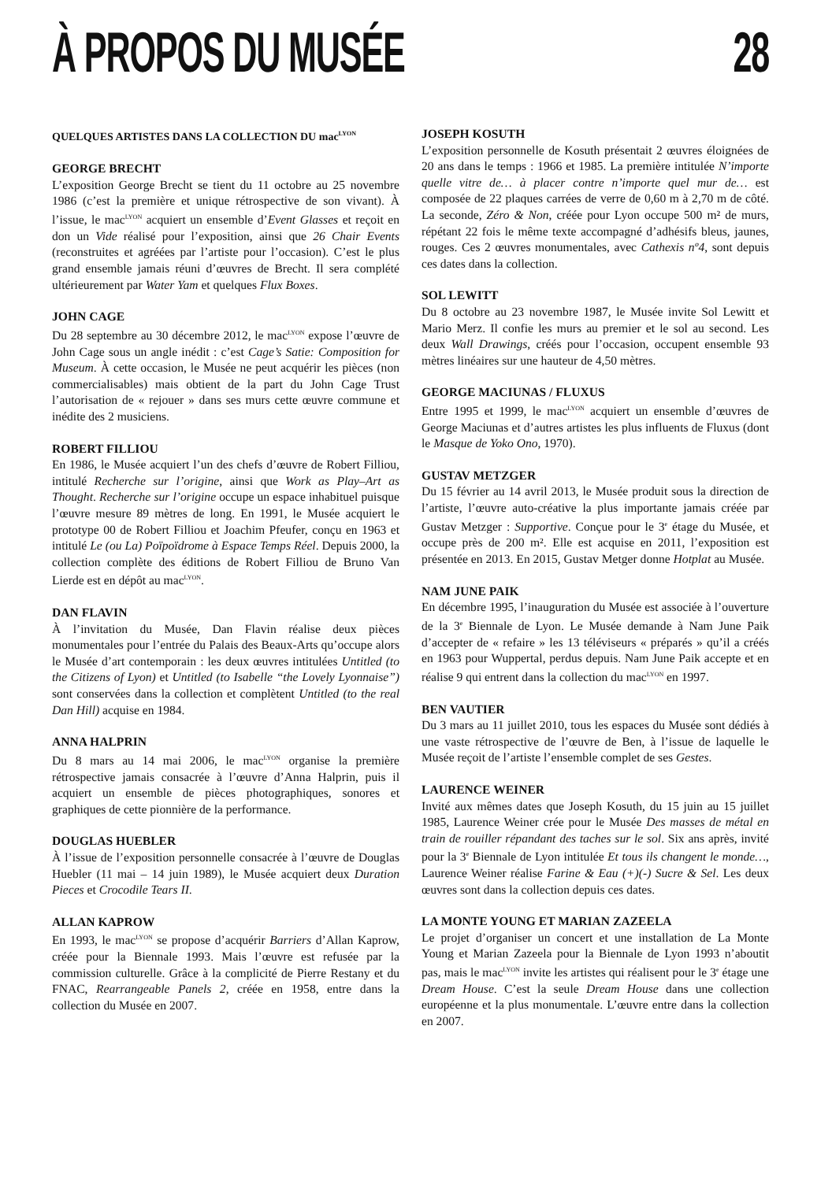À PROPOS DU MUSÉE 28
QUELQUES ARTISTES DANS LA COLLECTION DU mac<sup>LYON</sup>
GEORGE BRECHT
L’exposition George Brecht se tient du 11 octobre au 25 novembre 1986 (c’est la première et unique rétrospective de son vivant). À l’issue, le mac<sup>LYON</sup> acquiert un ensemble d’Event Glasses et reçoit en don un Vide réalisé pour l’exposition, ainsi que 26 Chair Events (reconstruites et agréées par l’artiste pour l’occasion). C’est le plus grand ensemble jamais réuni d’œuvres de Brecht. Il sera complété ultérieurement par Water Yam et quelques Flux Boxes.
JOHN CAGE
Du 28 septembre au 30 décembre 2012, le mac<sup>LYON</sup> expose l’œuvre de John Cage sous un angle inédit : c’est Cage’s Satie: Composition for Museum. À cette occasion, le Musée ne peut acquérir les pièces (non commercialisables) mais obtient de la part du John Cage Trust l’autorisation de « rejouer » dans ses murs cette œuvre commune et inédite des 2 musiciens.
ROBERT FILLIOU
En 1986, le Musée acquiert l’un des chefs d’œuvre de Robert Filliou, intitulé Recherche sur l’origine, ainsi que Work as Play–Art as Thought. Recherche sur l’origine occupe un espace inhabituel puisque l’œuvre mesure 89 mètres de long. En 1991, le Musée acquiert le prototype 00 de Robert Filliou et Joachim Pfeufer, conçu en 1963 et intitulé Le (ou La) Poïpoïdrome à Espace Temps Réel. Depuis 2000, la collection complète des éditions de Robert Filliou de Bruno Van Lierde est en dépôt au mac<sup>LYON</sup>.
DAN FLAVIN
À l’invitation du Musée, Dan Flavin réalise deux pièces monumentales pour l’entrée du Palais des Beaux-Arts qu’occupe alors le Musée d’art contemporain : les deux œuvres intitulées Untitled (to the Citizens of Lyon) et Untitled (to Isabelle “the Lovely Lyonnaise”) sont conservées dans la collection et complètent Untitled (to the real Dan Hill) acquise en 1984.
ANNA HALPRIN
Du 8 mars au 14 mai 2006, le mac<sup>LYON</sup> organise la première rétrospective jamais consacrée à l’œuvre d’Anna Halprin, puis il acquiert un ensemble de pièces photographiques, sonores et graphiques de cette pionnière de la performance.
DOUGLAS HUEBLER
À l’issue de l’exposition personnelle consacrée à l’œuvre de Douglas Huebler (11 mai – 14 juin 1989), le Musée acquiert deux Duration Pieces et Crocodile Tears II.
ALLAN KAPROW
En 1993, le mac<sup>LYON</sup> se propose d’acquérir Barriers d’Allan Kaprow, créée pour la Biennale 1993. Mais l’œuvre est refusée par la commission culturelle. Grâce à la complicité de Pierre Restany et du FNAC, Rearrangeable Panels 2, créée en 1958, entre dans la collection du Musée en 2007.
JOSEPH KOSUTH
L’exposition personnelle de Kosuth présentait 2 œuvres éloignées de 20 ans dans le temps : 1966 et 1985. La première intitulée N’importe quelle vitre de… à placer contre n’importe quel mur de… est composée de 22 plaques carrées de verre de 0,60 m à 2,70 m de côté. La seconde, Zéro & Non, créée pour Lyon occupe 500 m² de murs, répétant 22 fois le même texte accompagné d’adhésifs bleus, jaunes, rouges. Ces 2 œuvres monumentales, avec Cathexis nº4, sont depuis ces dates dans la collection.
SOL LEWITT
Du 8 octobre au 23 novembre 1987, le Musée invite Sol Lewitt et Mario Merz. Il confie les murs au premier et le sol au second. Les deux Wall Drawings, créés pour l’occasion, occupent ensemble 93 mètres linéaires sur une hauteur de 4,50 mètres.
GEORGE MACIUNAS / FLUXUS
Entre 1995 et 1999, le mac<sup>LYON</sup> acquiert un ensemble d’œuvres de George Maciunas et d’autres artistes les plus influents de Fluxus (dont le Masque de Yoko Ono, 1970).
GUSTAV METZGER
Du 15 février au 14 avril 2013, le Musée produit sous la direction de l’artiste, l’œuvre auto-créative la plus importante jamais créée par Gustav Metzger : Supportive. Conçue pour le 3<sup>e</sup> étage du Musée, et occupe près de 200 m². Elle est acquise en 2011, l’exposition est présentée en 2013. En 2015, Gustav Metger donne Hotplat au Musée.
NAM JUNE PAIK
En décembre 1995, l’inauguration du Musée est associée à l’ouverture de la 3<sup>e</sup> Biennale de Lyon. Le Musée demande à Nam June Paik d’accepter de « refaire » les 13 téléviseurs « préparés » qu’il a créés en 1963 pour Wuppertal, perdus depuis. Nam June Paik accepte et en réalise 9 qui entrent dans la collection du mac<sup>LYON</sup> en 1997.
BEN VAUTIER
Du 3 mars au 11 juillet 2010, tous les espaces du Musée sont dédiés à une vaste rétrospective de l’œuvre de Ben, à l’issue de laquelle le Musée reçoit de l’artiste l’ensemble complet de ses Gestes.
LAURENCE WEINER
Invité aux mêmes dates que Joseph Kosuth, du 15 juin au 15 juillet 1985, Laurence Weiner crée pour le Musée Des masses de métal en train de rouiller répandant des taches sur le sol. Six ans après, invité pour la 3<sup>e</sup> Biennale de Lyon intitulée Et tous ils changent le monde…, Laurence Weiner réalise Farine & Eau (+)(-) Sucre & Sel. Les deux œuvres sont dans la collection depuis ces dates.
LA MONTE YOUNG ET MARIAN ZAZEELA
Le projet d’organiser un concert et une installation de La Monte Young et Marian Zazeela pour la Biennale de Lyon 1993 n’aboutit pas, mais le mac<sup>LYON</sup> invite les artistes qui réalisent pour le 3<sup>e</sup> étage une Dream House. C’est la seule Dream House dans une collection européenne et la plus monumentale. L’œuvre entre dans la collection en 2007.